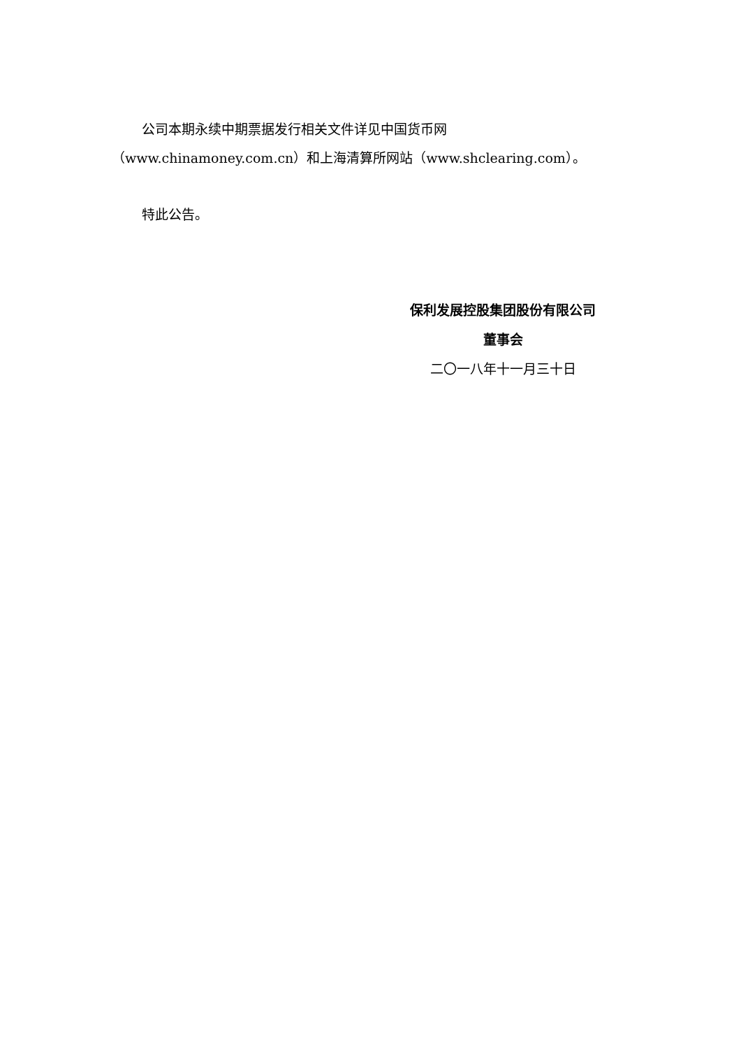公司本期永续中期票据发行相关文件详见中国货币网（www.chinamoney.com.cn）和上海清算所网站（www.shclearing.com）。
特此公告。
保利发展控股集团股份有限公司
董事会
二〇一八年十一月三十日